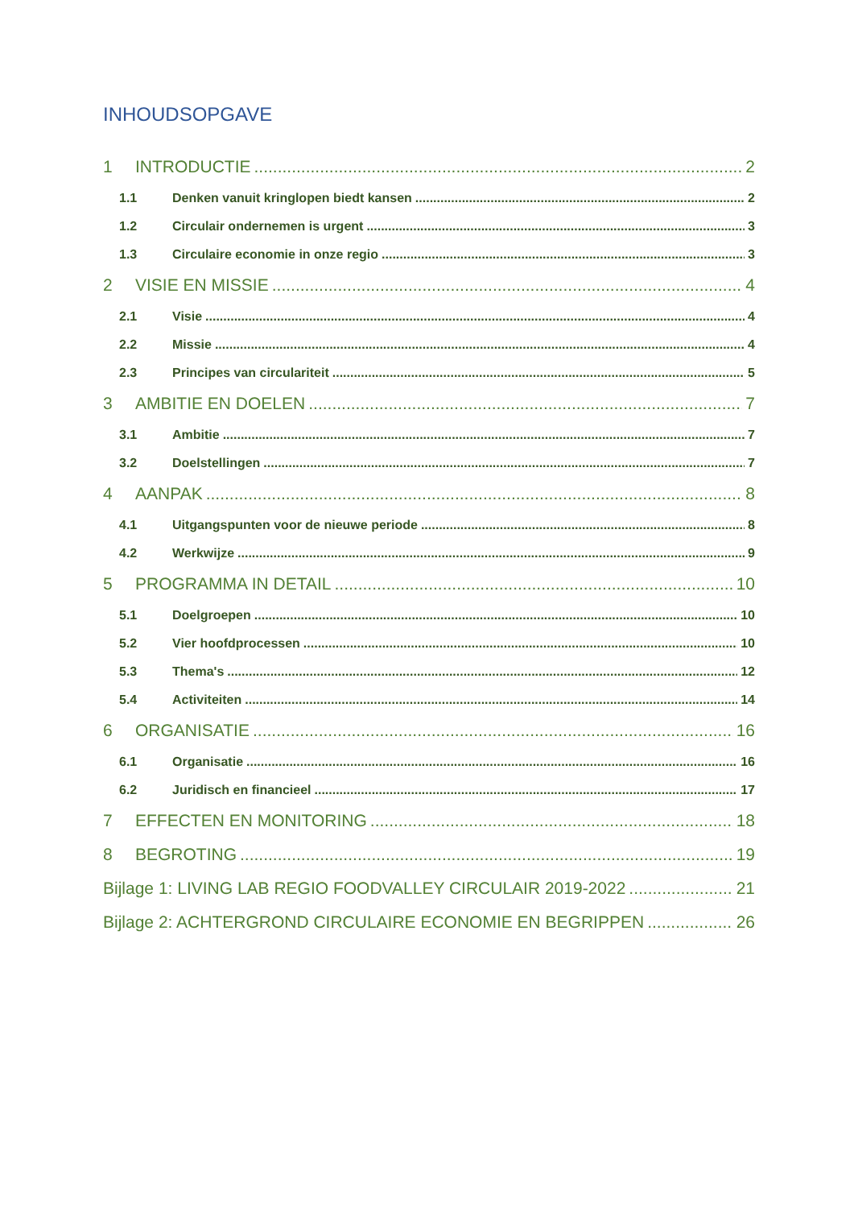INHOUDSOPGAVE
1 INTRODUCTIE 2
1.1 Denken vanuit kringlopen biedt kansen 2
1.2 Circulair ondernemen is urgent 3
1.3 Circulaire economie in onze regio 3
2 VISIE EN MISSIE 4
2.1 Visie 4
2.2 Missie 4
2.3 Principes van circulariteit 5
3 AMBITIE EN DOELEN 7
3.1 Ambitie 7
3.2 Doelstellingen 7
4 AANPAK 8
4.1 Uitgangspunten voor de nieuwe periode 8
4.2 Werkwijze 9
5 PROGRAMMA IN DETAIL 10
5.1 Doelgroepen 10
5.2 Vier hoofdprocessen 10
5.3 Thema's 12
5.4 Activiteiten 14
6 ORGANISATIE 16
6.1 Organisatie 16
6.2 Juridisch en financieel 17
7 EFFECTEN EN MONITORING 18
8 BEGROTING 19
Bijlage 1: LIVING LAB REGIO FOODVALLEY CIRCULAIR 2019-2022 21
Bijlage 2: ACHTERGROND CIRCULAIRE ECONOMIE EN BEGRIPPEN 26